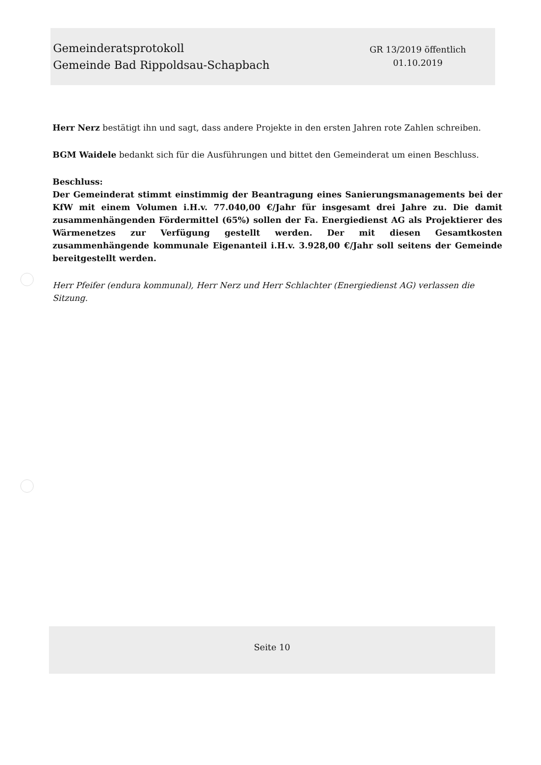Gemeinderatsprotokoll
Gemeinde Bad Rippoldsau-Schapbach
GR 13/2019 öffentlich
01.10.2019
Herr Nerz bestätigt ihn und sagt, dass andere Projekte in den ersten Jahren rote Zahlen schreiben.
BGM Waidele bedankt sich für die Ausführungen und bittet den Gemeinderat um einen Beschluss.
Beschluss:
Der Gemeinderat stimmt einstimmig der Beantragung eines Sanierungsmanagements bei der KfW mit einem Volumen i.H.v. 77.040,00 €/Jahr für insgesamt drei Jahre zu. Die damit zusammenhängenden Fördermittel (65%) sollen der Fa. Energiedienst AG als Projektierer des Wärmenetzes zur Verfügung gestellt werden. Der mit diesen Gesamtkosten zusammenhängende kommunale Eigenanteil i.H.v. 3.928,00 €/Jahr soll seitens der Gemeinde bereitgestellt werden.
Herr Pfeifer (endura kommunal), Herr Nerz und Herr Schlachter (Energiedienst AG) verlassen die Sitzung.
Seite 10